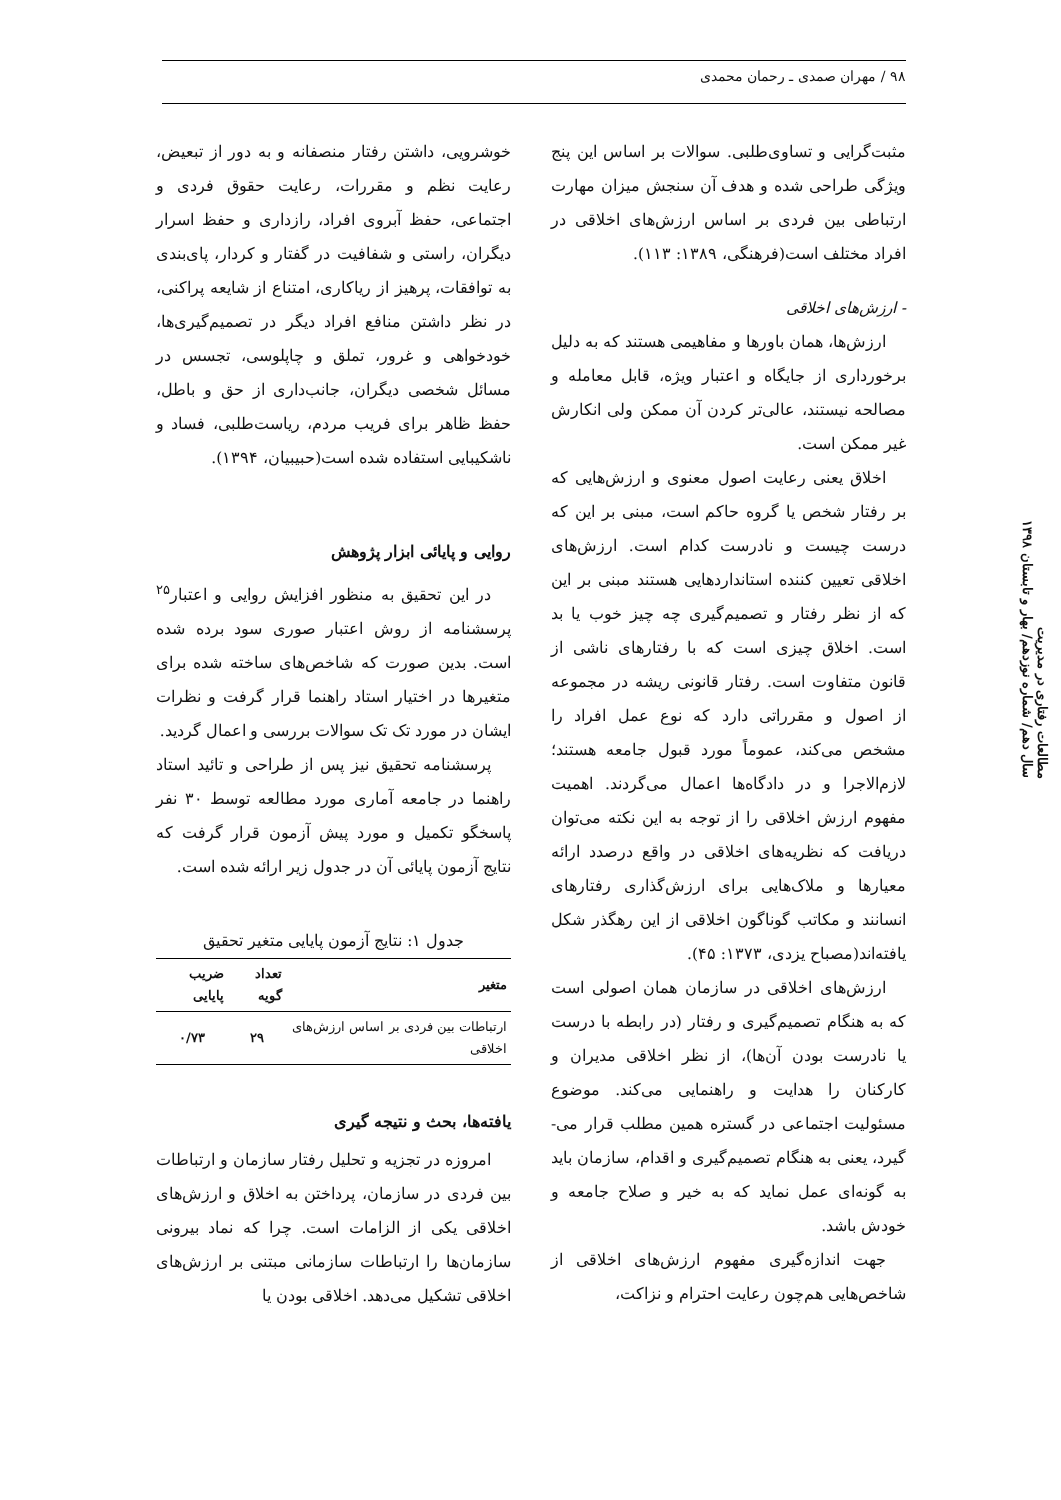۹۸ / مهران صمدی ـ رحمان محمدی
مثبت‌گرایی و تساوی‌طلبی. سوالات بر اساس این پنج ویژگی طراحی شده و هدف آن سنجش میزان مهارت ارتباطی بین فردی بر اساس ارزش‌های اخلاقی در افراد مختلف است(فرهنگی، ۱۳۸۹: ۱۱۳).
- ارزش‌های اخلاقی
ارزش‌ها، همان باورها و مفاهیمی هستند که به دلیل برخورداری از جایگاه و اعتبار ویژه، قابل معامله و مصالحه نیستند، عالی‌تر کردن آن ممکن ولی انکارش غیر ممکن است.
اخلاق یعنی رعایت اصول معنوی و ارزش‌هایی که بر رفتار شخص یا گروه حاکم است، مبنی بر این که درست چیست و نادرست کدام است. ارزش‌های اخلاقی تعیین کننده استانداردهایی هستند مبنی بر این که از نظر رفتار و تصمیم‌گیری چه چیز خوب یا بد است. اخلاق چیزی است که با رفتارهای ناشی از قانون متفاوت است. رفتار قانونی ریشه در مجموعه از اصول و مقرراتی دارد که نوع عمل افراد را مشخص می‌کند، عموماً مورد قبول جامعه هستند؛ لازم‌الاجرا و در دادگاه‌ها اعمال می‌گردند. اهمیت مفهوم ارزش اخلاقی را از توجه به این نکته می‌توان دریافت که نظریه‌های اخلاقی در واقع درصدد ارائه معیارها و ملاک‌هایی برای ارزش‌گذاری رفتارهای انسانند و مکاتب گوناگون اخلاقی از این رهگذر شکل یافته‌اند(مصباح یزدی، ۱۳۷۳: ۴۵).
ارزش‌های اخلاقی در سازمان همان اصولی است که به هنگام تصمیم‌گیری و رفتار (در رابطه با درست یا نادرست بودن آن‌ها)، از نظر اخلاقی مدیران و کارکنان را هدایت و راهنمایی می‌کند. موضوع مسئولیت اجتماعی در گستره همین مطلب قرار می-گیرد، یعنی به هنگام تصمیم‌گیری و اقدام، سازمان باید به گونه‌ای عمل نماید که به خیر و صلاح جامعه و خودش باشد.
جهت اندازه‌گیری مفهوم ارزش‌های اخلاقی از شاخص‌هایی هم‌چون رعایت احترام و نزاکت،
خوشرویی، داشتن رفتار منصفانه و به دور از تبعیض، رعایت نظم و مقررات، رعایت حقوق فردی و اجتماعی، حفظ آبروی افراد، رازداری و حفظ اسرار دیگران، راستی و شفافیت در گفتار و کردار، پای‌بندی به توافقات، پرهیز از ریاکاری، امتناع از شایعه پراکنی، در نظر داشتن منافع افراد دیگر در تصمیم‌گیری‌ها، خودخواهی و غرور، تملق و چاپلوسی، تجسس در مسائل شخصی دیگران، جانب‌داری از حق و باطل، حفظ ظاهر برای فریب مردم، ریاست‌طلبی، فساد و ناشکیبایی استفاده شده است(حبیبیان، ۱۳۹۴).
روایی و پایائی ابزار پژوهش
در این تحقیق به منظور افزایش روایی و اعتبار<sup>۲۵</sup> پرسشنامه از روش اعتبار صوری سود برده شده است. بدین صورت که شاخص‌های ساخته شده برای متغیرها در اختیار استاد راهنما قرار گرفت و نظرات ایشان در مورد تک تک سوالات بررسی و اعمال گردید.
پرسشنامه تحقیق نیز پس از طراحی و تائید استاد راهنما در جامعه آماری مورد مطالعه توسط ۳۰ نفر پاسخگو تکمیل و مورد پیش آزمون قرار گرفت که نتایج آزمون پایائی آن در جدول زیر ارائه شده است.
جدول ۱: نتایج آزمون پایایی متغیر تحقیق
| متغیر | تعداد گویه | ضریب پایایی |
| --- | --- | --- |
| ارتباطات بین فردی بر اساس ارزش‌های اخلاقی | ۲۹ | ۰/۷۳ |
یافته‌ها، بحث و نتیجه گیری
امروزه در تجزیه و تحلیل رفتار سازمان و ارتباطات بین فردی در سازمان، پرداختن به اخلاق و ارزش‌های اخلاقی یکی از الزامات است. چرا که نماد بیرونی سازمان‌ها را ارتباطات سازمانی مبتنی بر ارزش‌های اخلاقی تشکیل می‌دهد. اخلاقی بودن یا
مطالعات رفتاری در مدیریت
سال دهم/ شماره نوزدهم/ بهار و تابستان ۱۳۹۸